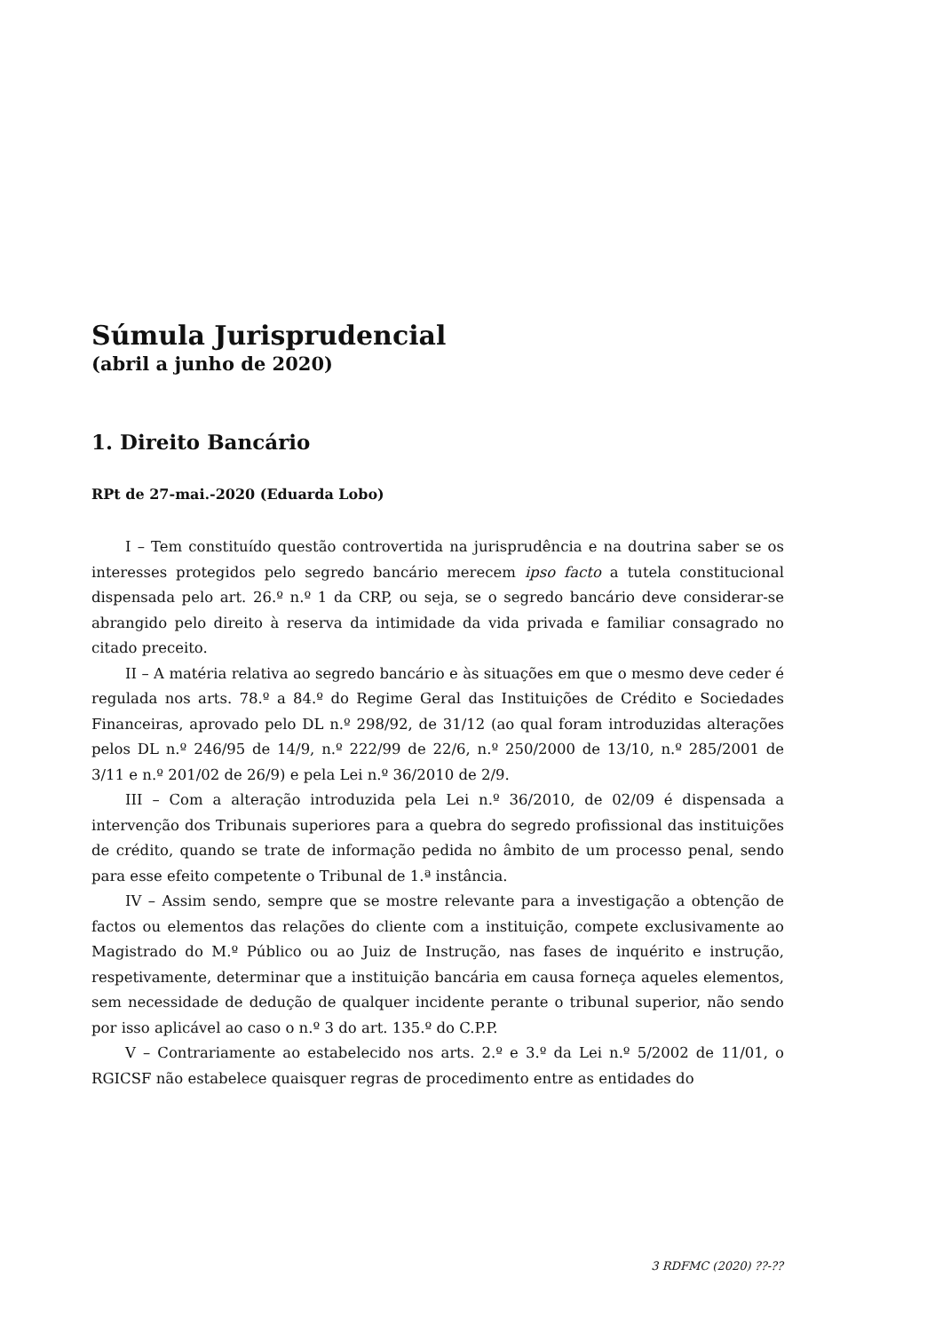Súmula Jurisprudencial
(abril a junho de 2020)
1. Direito Bancário
RPt de 27-mai.-2020 (Eduarda Lobo)
I – Tem constituído questão controvertida na jurisprudência e na doutrina saber se os interesses protegidos pelo segredo bancário merecem ipso facto a tutela constitucional dispensada pelo art. 26.º n.º 1 da CRP, ou seja, se o segredo bancário deve considerar-se abrangido pelo direito à reserva da intimidade da vida privada e familiar consagrado no citado preceito.
II – A matéria relativa ao segredo bancário e às situações em que o mesmo deve ceder é regulada nos arts. 78.º a 84.º do Regime Geral das Instituições de Crédito e Sociedades Financeiras, aprovado pelo DL n.º 298/92, de 31/12 (ao qual foram introduzidas alterações pelos DL n.º 246/95 de 14/9, n.º 222/99 de 22/6, n.º 250/2000 de 13/10, n.º 285/2001 de 3/11 e n.º 201/02 de 26/9) e pela Lei n.º 36/2010 de 2/9.
III – Com a alteração introduzida pela Lei n.º 36/2010, de 02/09 é dispensada a intervenção dos Tribunais superiores para a quebra do segredo profissional das instituições de crédito, quando se trate de informação pedida no âmbito de um processo penal, sendo para esse efeito competente o Tribunal de 1.ª instância.
IV – Assim sendo, sempre que se mostre relevante para a investigação a obtenção de factos ou elementos das relações do cliente com a instituição, compete exclusivamente ao Magistrado do M.º Público ou ao Juiz de Instrução, nas fases de inquérito e instrução, respetivamente, determinar que a instituição bancária em causa forneça aqueles elementos, sem necessidade de dedução de qualquer incidente perante o tribunal superior, não sendo por isso aplicável ao caso o n.º 3 do art. 135.º do C.P.P.
V – Contrariamente ao estabelecido nos arts. 2.º e 3.º da Lei n.º 5/2002 de 11/01, o RGICSF não estabelece quaisquer regras de procedimento entre as entidades do
3 RDFMC (2020) ??-??